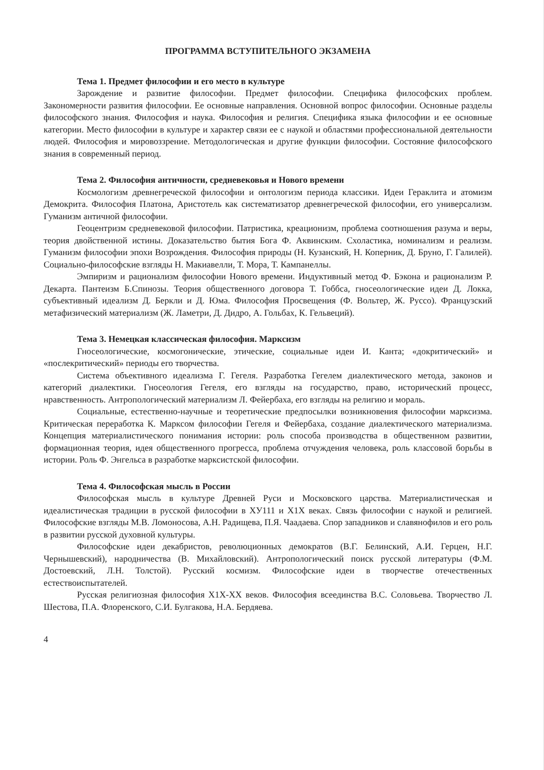ПРОГРАММА ВСТУПИТЕЛЬНОГО ЭКЗАМЕНА
Тема 1. Предмет философии и его место в культуре
Зарождение и развитие философии. Предмет философии. Специфика философских проблем. Закономерности развития философии. Ее основные направления. Основной вопрос философии. Основные разделы философского знания. Философия и наука. Философия и религия. Специфика языка философии и ее основные категории. Место философии в культуре и характер связи ее с наукой и областями профессиональной деятельности людей. Философия и мировоззрение. Методологическая и другие функции философии. Состояние философского знания в современный период.
Тема 2. Философия античности, средневековья и Нового времени
Космологизм древнегреческой философии и онтологизм периода классики. Идеи Гераклита и атомизм Демокрита. Философия Платона, Аристотель как систематизатор древнегреческой философии, его универсализм. Гуманизм античной философии.
Геоцентризм средневековой философии. Патристика, креационизм, проблема соотношения разума и веры, теория двойственной истины. Доказательство бытия Бога Ф. Аквинским. Схоластика, номинализм и реализм. Гуманизм философии эпохи Возрождения. Философия природы (Н. Кузанский, Н. Коперник, Д. Бруно, Г. Галилей). Социально-философские взгляды Н. Макиавелли, Т. Мора, Т. Кампанеллы.
Эмпиризм и рационализм философии Нового времени. Индуктивный метод Ф. Бэкона и рационализм Р. Декарта. Пантеизм Б.Спинозы. Теория общественного договора Т. Гоббса, гносеологические идеи Д. Локка, субъективный идеализм Д. Беркли и Д. Юма. Философия Просвещения (Ф. Вольтер, Ж. Руссо). Французский метафизический материализм (Ж. Ламетри, Д. Дидро, А. Гольбах, К. Гельвеций).
Тема 3. Немецкая классическая философия. Марксизм
Гносеологические, космогонические, этические, социальные идеи И. Канта; «докритический» и «послекритический» периоды его творчества.
Система объективного идеализма Г. Гегеля. Разработка Гегелем диалектического метода, законов и категорий диалектики. Гносеология Гегеля, его взгляды на государство, право, исторический процесс, нравственность. Антропологический материализм Л. Фейербаха, его взгляды на религию и мораль.
Социальные, естественно-научные и теоретические предпосылки возникновения философии марксизма. Критическая переработка К. Марксом философии Гегеля и Фейербаха, создание диалектического материализма. Концепция материалистического понимания истории: роль способа производства в общественном развитии, формационная теория, идея общественного прогресса, проблема отчуждения человека, роль классовой борьбы в истории. Роль Ф. Энгельса в разработке марксистской философии.
Тема 4. Философская мысль в России
Философская мысль в культуре Древней Руси и Московского царства. Материалистическая и идеалистическая традиции в русской философии в ХУ111 и Х1Х веках. Связь философии с наукой и религией. Философские взгляды М.В. Ломоносова, А.Н. Радищева, П.Я. Чаадаева. Спор западников и славянофилов и его роль в развитии русской духовной культуры.
Философские идеи декабристов, революционных демократов (В.Г. Белинский, А.И. Герцен, Н.Г. Чернышевский), народничества (В. Михайловский). Антропологический поиск русской литературы (Ф.М. Достоевский, Л.Н. Толстой). Русский космизм. Философские идеи в творчестве отечественных естествоиспытателей.
Русская религиозная философия Х1Х-ХХ веков. Философия всеединства В.С. Соловьева. Творчество Л. Шестова, П.А. Флоренского, С.И. Булгакова, Н.А. Бердяева.
4